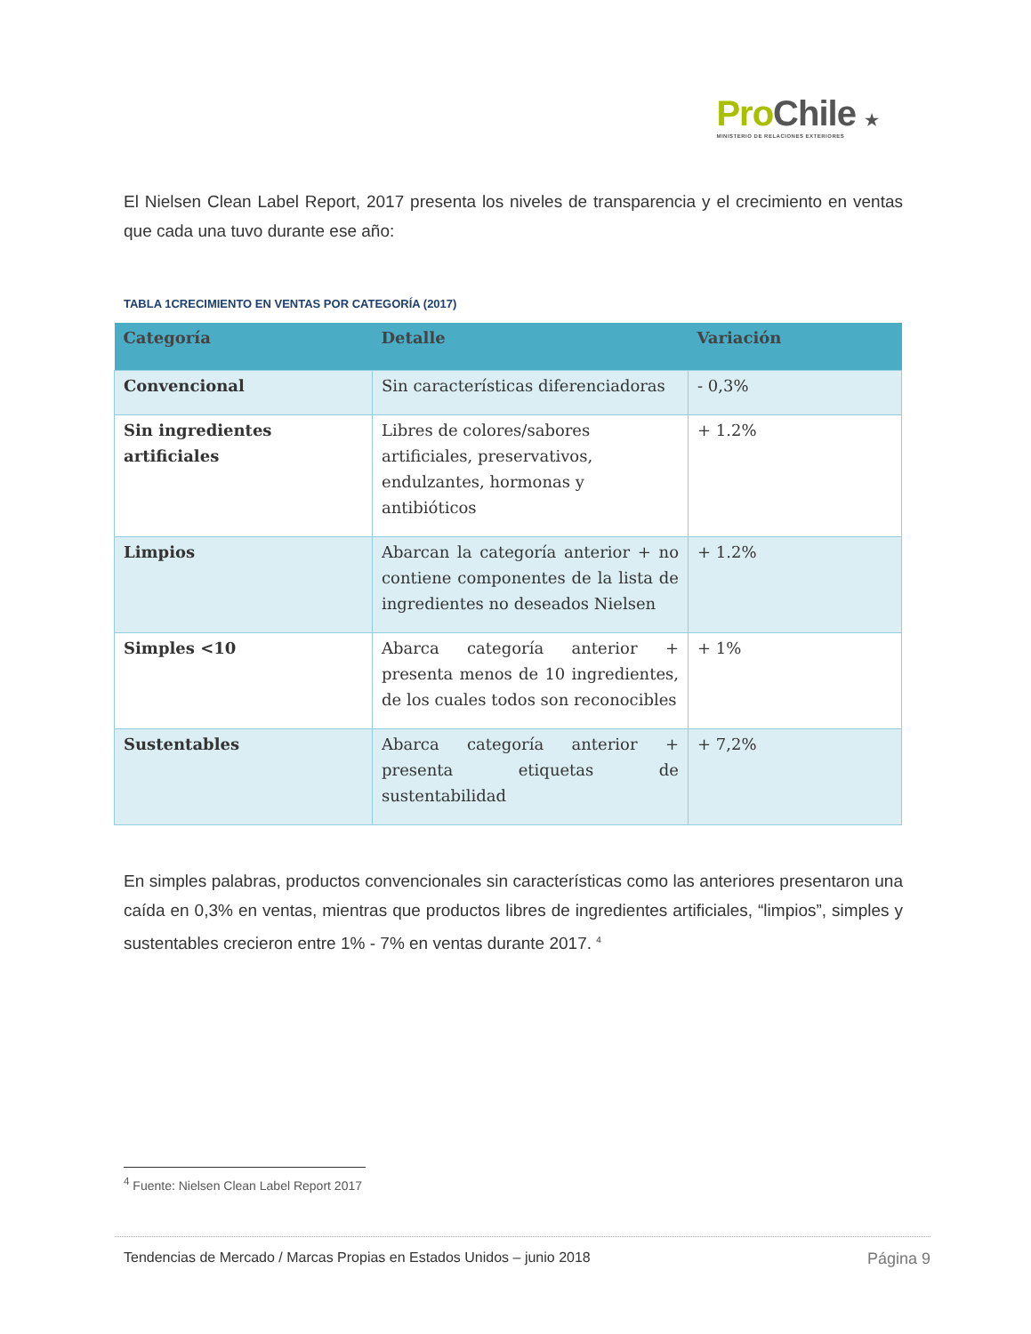Pro Chile ★
MINISTERIO DE RELACIONES EXTERIORES
El Nielsen Clean Label Report, 2017 presenta los niveles de transparencia y el crecimiento en ventas que cada una tuvo durante ese año:
TABLA 1CRECIMIENTO EN VENTAS POR CATEGORÍA (2017)
| Categoría | Detalle | Variación |
| --- | --- | --- |
| Convencional | Sin características diferenciadoras | - 0,3% |
| Sin ingredientes artificiales | Libres de colores/sabores artificiales, preservativos, endulzantes, hormonas y antibióticos | + 1.2% |
| Limpios | Abarcan la categoría anterior + no contiene componentes de la lista de ingredientes no deseados Nielsen | + 1.2% |
| Simples <10 | Abarca categoría anterior + presenta menos de 10 ingredientes, de los cuales todos son reconocibles | + 1% |
| Sustentables | Abarca categoría anterior + presenta etiquetas de sustentabilidad | + 7,2% |
En simples palabras, productos convencionales sin características como las anteriores presentaron una caída en 0,3% en ventas, mientras que productos libres de ingredientes artificiales, “limpios”, simples y sustentables crecieron entre 1% - 7% en ventas durante 2017. <sup>4</sup>
<sup>4</sup> Fuente: Nielsen Clean Label Report 2017
Tendencias de Mercado / Marcas Propias en Estados Unidos – junio 2018 Página 9